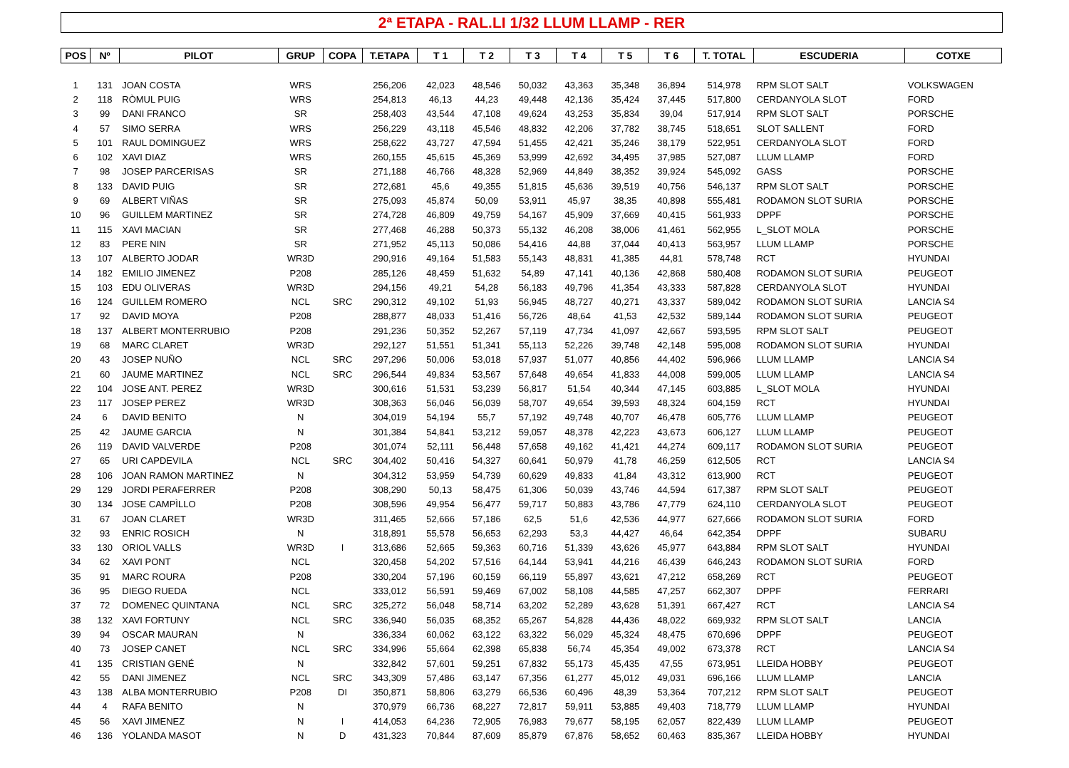2ª ETAPA - RAL.LI 1/32 LLUM LLAMP - RER
| POS | Nº | PILOT | GRUP | COPA | T.ETAPA | T 1 | T 2 | T 3 | T 4 | T 5 | T 6 | T. TOTAL | ESCUDERIA | COTXE |
| --- | --- | --- | --- | --- | --- | --- | --- | --- | --- | --- | --- | --- | --- | --- |
| 1 | 131 | JOAN COSTA | WRS | | 256,206 | 42,023 | 48,546 | 50,032 | 43,363 | 35,348 | 36,894 | 514,978 | RPM SLOT SALT | VOLKSWAGEN |
| 2 | 118 | RÒMUL PUIG | WRS | | 254,813 | 46,13 | 44,23 | 49,448 | 42,136 | 35,424 | 37,445 | 517,800 | CERDANYOLA SLOT | FORD |
| 3 | 99 | DANI FRANCO | SR | | 258,403 | 43,544 | 47,108 | 49,624 | 43,253 | 35,834 | 39,04 | 517,914 | RPM SLOT SALT | PORSCHE |
| 4 | 57 | SIMO SERRA | WRS | | 256,229 | 43,118 | 45,546 | 48,832 | 42,206 | 37,782 | 38,745 | 518,651 | SLOT SALLENT | FORD |
| 5 | 101 | RAUL DOMINGUEZ | WRS | | 258,622 | 43,727 | 47,594 | 51,455 | 42,421 | 35,246 | 38,179 | 522,951 | CERDANYOLA SLOT | FORD |
| 6 | 102 | XAVI DIAZ | WRS | | 260,155 | 45,615 | 45,369 | 53,999 | 42,692 | 34,495 | 37,985 | 527,087 | LLUM LLAMP | FORD |
| 7 | 98 | JOSEP PARCERISAS | SR | | 271,188 | 46,766 | 48,328 | 52,969 | 44,849 | 38,352 | 39,924 | 545,092 | GASS | PORSCHE |
| 8 | 133 | DAVID PUIG | SR | | 272,681 | 45,6 | 49,355 | 51,815 | 45,636 | 39,519 | 40,756 | 546,137 | RPM SLOT SALT | PORSCHE |
| 9 | 69 | ALBERT VIÑAS | SR | | 275,093 | 45,874 | 50,09 | 53,911 | 45,97 | 38,35 | 40,898 | 555,481 | RODAMON SLOT SURIA | PORSCHE |
| 10 | 96 | GUILLEM MARTINEZ | SR | | 274,728 | 46,809 | 49,759 | 54,167 | 45,909 | 37,669 | 40,415 | 561,933 | DPPF | PORSCHE |
| 11 | 115 | XAVI MACIAN | SR | | 277,468 | 46,288 | 50,373 | 55,132 | 46,208 | 38,006 | 41,461 | 562,955 | L_SLOT MOLA | PORSCHE |
| 12 | 83 | PERE NIN | SR | | 271,952 | 45,113 | 50,086 | 54,416 | 44,88 | 37,044 | 40,413 | 563,957 | LLUM LLAMP | PORSCHE |
| 13 | 107 | ALBERTO JODAR | WR3D | | 290,916 | 49,164 | 51,583 | 55,143 | 48,831 | 41,385 | 44,81 | 578,748 | RCT | HYUNDAI |
| 14 | 182 | EMILIO JIMENEZ | P208 | | 285,126 | 48,459 | 51,632 | 54,89 | 47,141 | 40,136 | 42,868 | 580,408 | RODAMON SLOT SURIA | PEUGEOT |
| 15 | 103 | EDU OLIVERAS | WR3D | | 294,156 | 49,21 | 54,28 | 56,183 | 49,796 | 41,354 | 43,333 | 587,828 | CERDANYOLA SLOT | HYUNDAI |
| 16 | 124 | GUILLEM ROMERO | NCL | SRC | 290,312 | 49,102 | 51,93 | 56,945 | 48,727 | 40,271 | 43,337 | 589,042 | RODAMON SLOT SURIA | LANCIA S4 |
| 17 | 92 | DAVID MOYA | P208 | | 288,877 | 48,033 | 51,416 | 56,726 | 48,64 | 41,53 | 42,532 | 589,144 | RODAMON SLOT SURIA | PEUGEOT |
| 18 | 137 | ALBERT MONTERRUBIO | P208 | | 291,236 | 50,352 | 52,267 | 57,119 | 47,734 | 41,097 | 42,667 | 593,595 | RPM SLOT SALT | PEUGEOT |
| 19 | 68 | MARC CLARET | WR3D | | 292,127 | 51,551 | 51,341 | 55,113 | 52,226 | 39,748 | 42,148 | 595,008 | RODAMON SLOT SURIA | HYUNDAI |
| 20 | 43 | JOSEP NUÑO | NCL | SRC | 297,296 | 50,006 | 53,018 | 57,937 | 51,077 | 40,856 | 44,402 | 596,966 | LLUM LLAMP | LANCIA S4 |
| 21 | 60 | JAUME MARTINEZ | NCL | SRC | 296,544 | 49,834 | 53,567 | 57,648 | 49,654 | 41,833 | 44,008 | 599,005 | LLUM LLAMP | LANCIA S4 |
| 22 | 104 | JOSE ANT. PEREZ | WR3D | | 300,616 | 51,531 | 53,239 | 56,817 | 51,54 | 40,344 | 47,145 | 603,885 | L_SLOT MOLA | HYUNDAI |
| 23 | 117 | JOSEP PEREZ | WR3D | | 308,363 | 56,046 | 56,039 | 58,707 | 49,654 | 39,593 | 48,324 | 604,159 | RCT | HYUNDAI |
| 24 | 6 | DAVID BENITO | N | | 304,019 | 54,194 | 55,7 | 57,192 | 49,748 | 40,707 | 46,478 | 605,776 | LLUM LLAMP | PEUGEOT |
| 25 | 42 | JAUME GARCIA | N | | 301,384 | 54,841 | 53,212 | 59,057 | 48,378 | 42,223 | 43,673 | 606,127 | LLUM LLAMP | PEUGEOT |
| 26 | 119 | DAVID VALVERDE | P208 | | 301,074 | 52,111 | 56,448 | 57,658 | 49,162 | 41,421 | 44,274 | 609,117 | RODAMON SLOT SURIA | PEUGEOT |
| 27 | 65 | URI CAPDEVILA | NCL | SRC | 304,402 | 50,416 | 54,327 | 60,641 | 50,979 | 41,78 | 46,259 | 612,505 | RCT | LANCIA S4 |
| 28 | 106 | JOAN RAMON MARTINEZ | N | | 304,312 | 53,959 | 54,739 | 60,629 | 49,833 | 41,84 | 43,312 | 613,900 | RCT | PEUGEOT |
| 29 | 129 | JORDI PERAFERRER | P208 | | 308,290 | 50,13 | 58,475 | 61,306 | 50,039 | 43,746 | 44,594 | 617,387 | RPM SLOT SALT | PEUGEOT |
| 30 | 134 | JOSE CAMPÌLLO | P208 | | 308,596 | 49,954 | 56,477 | 59,717 | 50,883 | 43,786 | 47,779 | 624,110 | CERDANYOLA SLOT | PEUGEOT |
| 31 | 67 | JOAN CLARET | WR3D | | 311,465 | 52,666 | 57,186 | 62,5 | 51,6 | 42,536 | 44,977 | 627,666 | RODAMON SLOT SURIA | FORD |
| 32 | 93 | ENRIC ROSICH | N | | 318,891 | 55,578 | 56,653 | 62,293 | 53,3 | 44,427 | 46,64 | 642,354 | DPPF | SUBARU |
| 33 | 130 | ORIOL VALLS | WR3D | I | 313,686 | 52,665 | 59,363 | 60,716 | 51,339 | 43,626 | 45,977 | 643,884 | RPM SLOT SALT | HYUNDAI |
| 34 | 62 | XAVI PONT | NCL | | 320,458 | 54,202 | 57,516 | 64,144 | 53,941 | 44,216 | 46,439 | 646,243 | RODAMON SLOT SURIA | FORD |
| 35 | 91 | MARC ROURA | P208 | | 330,204 | 57,196 | 60,159 | 66,119 | 55,897 | 43,621 | 47,212 | 658,269 | RCT | PEUGEOT |
| 36 | 95 | DIEGO RUEDA | NCL | | 333,012 | 56,591 | 59,469 | 67,002 | 58,108 | 44,585 | 47,257 | 662,307 | DPPF | FERRARI |
| 37 | 72 | DOMENEC QUINTANA | NCL | SRC | 325,272 | 56,048 | 58,714 | 63,202 | 52,289 | 43,628 | 51,391 | 667,427 | RCT | LANCIA S4 |
| 38 | 132 | XAVI FORTUNY | NCL | SRC | 336,940 | 56,035 | 68,352 | 65,267 | 54,828 | 44,436 | 48,022 | 669,932 | RPM SLOT SALT | LANCIA |
| 39 | 94 | OSCAR MAURAN | N | | 336,334 | 60,062 | 63,122 | 63,322 | 56,029 | 45,324 | 48,475 | 670,696 | DPPF | PEUGEOT |
| 40 | 73 | JOSEP CANET | NCL | SRC | 334,996 | 55,664 | 62,398 | 65,838 | 56,74 | 45,354 | 49,002 | 673,378 | RCT | LANCIA S4 |
| 41 | 135 | CRISTIAN GENÉ | N | | 332,842 | 57,601 | 59,251 | 67,832 | 55,173 | 45,435 | 47,55 | 673,951 | LLEIDA HOBBY | PEUGEOT |
| 42 | 55 | DANI JIMENEZ | NCL | SRC | 343,309 | 57,486 | 63,147 | 67,356 | 61,277 | 45,012 | 49,031 | 696,166 | LLUM LLAMP | LANCIA |
| 43 | 138 | ALBA MONTERRUBIO | P208 | DI | 350,871 | 58,806 | 63,279 | 66,536 | 60,496 | 48,39 | 53,364 | 707,212 | RPM SLOT SALT | PEUGEOT |
| 44 | 4 | RAFA BENITO | N | | 370,979 | 66,736 | 68,227 | 72,817 | 59,911 | 53,885 | 49,403 | 718,779 | LLUM LLAMP | HYUNDAI |
| 45 | 56 | XAVI JIMENEZ | N | I | 414,053 | 64,236 | 72,905 | 76,983 | 79,677 | 58,195 | 62,057 | 822,439 | LLUM LLAMP | PEUGEOT |
| 46 | 136 | YOLANDA MASOT | N | D | 431,323 | 70,844 | 87,609 | 85,879 | 67,876 | 58,652 | 60,463 | 835,367 | LLEIDA HOBBY | HYUNDAI |